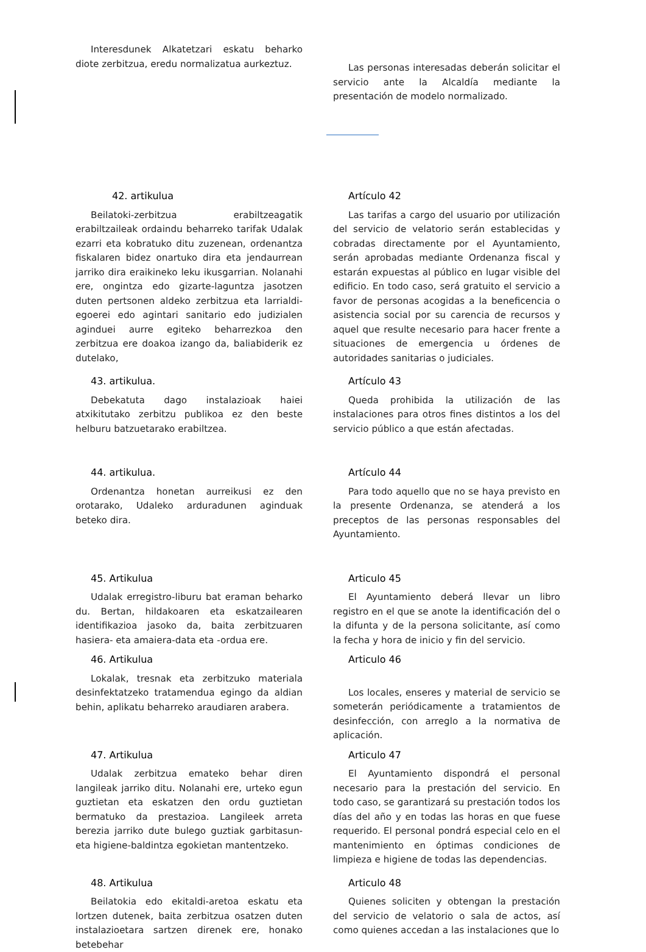Interesdunek Alkatetzari eskatu beharko diote zerbitzua, eredu normalizatua aurkeztuz.
Las personas interesadas deberán solicitar el servicio ante la Alcaldía mediante la presentación de modelo normalizado.
42. artikulua
Beilatoki-zerbitzua erabiltzeagatik erabiltzaileak ordaindu beharreko tarifak Udalak ezarri eta kobratuko ditu zuzenean, ordenantza fiskalaren bidez onartuko dira eta jendaurrean jarriko dira eraikineko leku ikusgarrian. Nolanahi ere, ongintza edo gizarte-laguntza jasotzen duten pertsonen aldeko zerbitzua eta larrialdi-egoerei edo agintari sanitario edo judizialen aginduei aurre egiteko beharrezkoa den zerbitzua ere doakoa izango da, baliabiderik ez dutelako,
Artículo 42
Las tarifas a cargo del usuario por utilización del servicio de velatorio serán establecidas y cobradas directamente por el Ayuntamiento, serán aprobadas mediante Ordenanza fiscal y estarán expuestas al público en lugar visible del edificio. En todo caso, será gratuito el servicio a favor de personas acogidas a la beneficencia o asistencia social por su carencia de recursos y aquel que resulte necesario para hacer frente a situaciones de emergencia u órdenes de autoridades sanitarias o judiciales.
43. artikulua.
Debekatuta dago instalazioak haiei atxikitutako zerbitzu publikoa ez den beste helburu batzuetarako erabiltzea.
Artículo 43
Queda prohibida la utilización de las instalaciones para otros fines distintos a los del servicio público a que están afectadas.
44. artikulua.
Ordenantza honetan aurreikusi ez den orotarako, Udaleko arduradunen aginduak beteko dira.
Artículo 44
Para todo aquello que no se haya previsto en la presente Ordenanza, se atenderá a los preceptos de las personas responsables del Ayuntamiento.
45. Artikulua
Udalak erregistro-liburu bat eraman beharko du. Bertan, hildakoaren eta eskatzailearen identifikazioa jasoko da, baita zerbitzuaren hasiera- eta amaiera-data eta -ordua ere.
Articulo 45
El Ayuntamiento deberá llevar un libro registro en el que se anote la identificación del o la difunta y de la persona solicitante, así como la fecha y hora de inicio y fin del servicio.
46. Artikulua
Lokalak, tresnak eta zerbitzuko materiala desinfektatzeko tratamendua egingo da aldian behin, aplikatu beharreko araudiaren arabera.
Articulo 46
Los locales, enseres y material de servicio se someterán periódicamente a tratamientos de desinfección, con arreglo a la normativa de aplicación.
47. Artikulua
Udalak zerbitzua emateko behar diren langileak jarriko ditu. Nolanahi ere, urteko egun guztietan eta eskatzen den ordu guztietan bermatuko da prestazioa. Langileek arreta berezia jarriko dute bulego guztiak garbitasun- eta higiene-baldintza egokietan mantentzeko.
Articulo 47
El Ayuntamiento dispondrá el personal necesario para la prestación del servicio. En todo caso, se garantizará su prestación todos los días del año y en todas las horas en que fuese requerido. El personal pondrá especial celo en el mantenimiento en óptimas condiciones de limpieza e higiene de todas las dependencias.
48. Artikulua
Beilatokia edo ekitaldi-aretoa eskatu eta lortzen dutenek, baita zerbitzua osatzen duten instalazioetara sartzen direnek ere, honako betebehar
Articulo 48
Quienes soliciten y obtengan la prestación del servicio de velatorio o sala de actos, así como quienes accedan a las instalaciones que lo